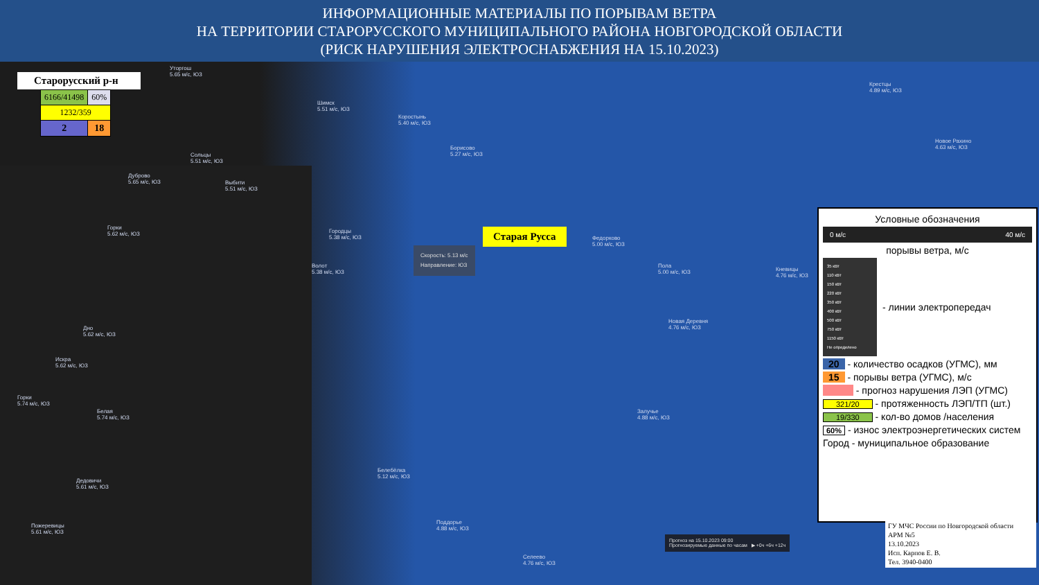ИНФОРМАЦИОННЫЕ МАТЕРИАЛЫ ПО ПОРЫВАМ ВЕТРА
НА ТЕРРИТОРИИ СТАРОРУССКОГО МУНИЦИПАЛЬНОГО РАЙОНА НОВГОРОДСКОЙ ОБЛАСТИ
(РИСК НАРУШЕНИЯ ЭЛЕКТРОСНАБЖЕНИЯ НА 15.10.2023)
Старорусский р-н
| 6166/41498 | 60% |
| 1232/359 | |
| 2 | 18 |
Уторгош
5.65 м/с, ЮЗ
Шимск
5.51 м/с, ЮЗ
Коростынь
5.40 м/с, ЮЗ
Борисово
5.27 м/с, ЮЗ
Крестцы
4.89 м/с, ЮЗ
Новое Рахино
4.63 м/с, ЮЗ
Сольцы
5.51 м/с, ЮЗ
Дуброво
5.65 м/с, ЮЗ
Выбити
5.51 м/с, ЮЗ
Горки
5.62 м/с, ЮЗ
Городцы
5.38 м/с, ЮЗ
Волот
5.38 м/с, ЮЗ
Федорково
5.00 м/с, ЮЗ
Пола
5.00 м/с, ЮЗ
Кневицы
4.76 м/с, ЮЗ
Новая Деревня
4.76 м/с, ЮЗ
Дно
5.62 м/с, ЮЗ
Искра
5.62 м/с, ЮЗ
Горки
5.74 м/с, ЮЗ
Белая
5.74 м/с, ЮЗ
Залучье
4.88 м/с, ЮЗ
Белебёлка
5.12 м/с, ЮЗ
Дедовичи
5.61 м/с, ЮЗ
Поддорье
4.88 м/с, ЮЗ
Пожеревицы
5.61 м/с, ЮЗ
Селеево
4.76 м/с, ЮЗ
Скорость: 5.13 м/с
Направление: ЮЗ
Старая Русса
Прогноз на 15.10.2023 09:00
Прогнозируемые данные по часам ▶ +0ч +6ч +12ч
Условные обозначения
0 м/с 40 м/с
порывы ветра, м/с
35 кВт
110 кВт
150 кВт
220 кВт
350 кВт
400 кВт
500 кВт
750 кВт
1150 кВт
Не определено
- линии электропередач
20 - количество осадков (УГМС), мм
15 - порывы ветра (УГМС), м/с
- прогноз нарушения ЛЭП (УГМС)
321/20 - протяженность ЛЭП/ТП (шт.)
19/330 - кол-во домов /населения
60% - износ электроэнергетических систем
Город - муниципальное образование
ГУ МЧС России по Новгородской области
АРМ №5
13.10.2023
Исп. Карпов Е. В.
Тел. 3940-0400